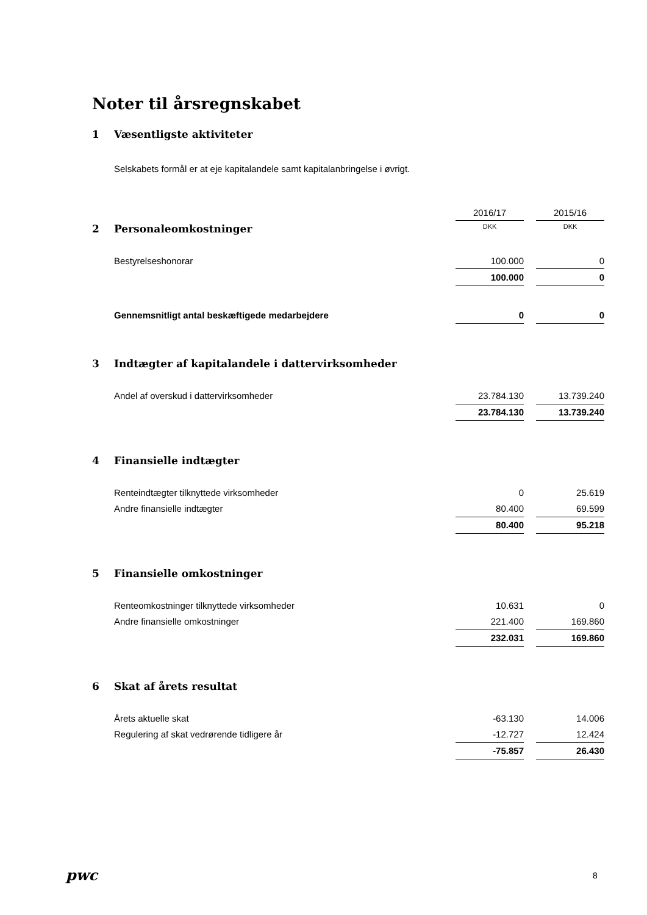Noter til årsregnskabet
1 Væsentligste aktiviteter
Selskabets formål er at eje kapitalandele samt kapitalanbringelse i øvrigt.
| | 2016/17 | | 2015/16 |
| 2 Personaleomkostninger | DKK | | DKK |
| Bestyrelseshonorar | 100.000 | | 0 |
| | 100.000 | | 0 |
| Gennemsnitligt antal beskæftigede medarbejdere | 0 | | 0 |
3 Indtægter af kapitalandele i dattervirksomheder
| Andel af overskud i dattervirksomheder | 23.784.130 | | 13.739.240 |
| | 23.784.130 | | 13.739.240 |
4 Finansielle indtægter
| Renteindtægter tilknyttede virksomheder | 0 | | 25.619 |
| Andre finansielle indtægter | 80.400 | | 69.599 |
| | 80.400 | | 95.218 |
5 Finansielle omkostninger
| Renteomkostninger tilknyttede virksomheder | 10.631 | | 0 |
| Andre finansielle omkostninger | 221.400 | | 169.860 |
| | 232.031 | | 169.860 |
6 Skat af årets resultat
| Årets aktuelle skat | -63.130 | | 14.006 |
| Regulering af skat vedrørende tidligere år | -12.727 | | 12.424 |
| | -75.857 | | 26.430 |
pwc 8